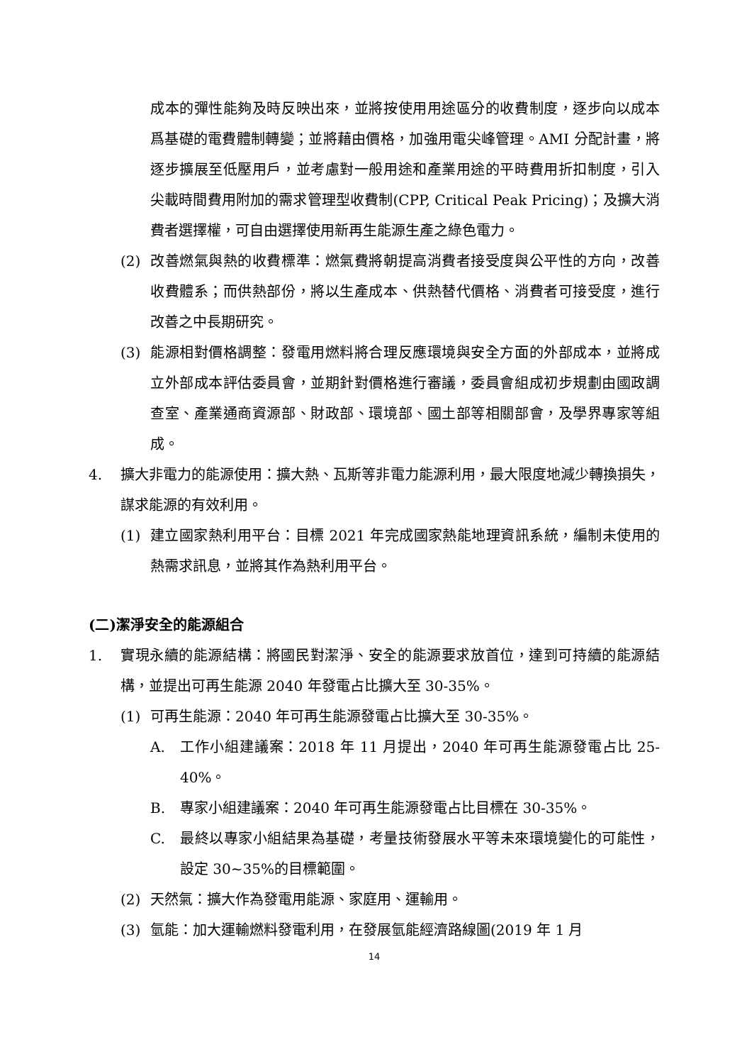成本的彈性能夠及時反映出來，並將按使用用途區分的收費制度，逐步向以成本爲基礎的電費體制轉變；並將藉由價格，加強用電尖峰管理。AMI 分配計畫，將逐步擴展至低壓用戶，並考慮對一般用途和產業用途的平時費用折扣制度，引入尖載時間費用附加的需求管理型收費制(CPP, Critical Peak Pricing)；及擴大消費者選擇權，可自由選擇使用新再生能源生產之綠色電力。
(2) 改善燃氣與熱的收費標準：燃氣費將朝提高消費者接受度與公平性的方向，改善收費體系；而供熱部份，將以生產成本、供熱替代價格、消費者可接受度，進行改善之中長期研究。
(3) 能源相對價格調整：發電用燃料將合理反應環境與安全方面的外部成本，並將成立外部成本評估委員會，並期針對價格進行審議，委員會組成初步規劃由國政調查室、產業通商資源部、財政部、環境部、國土部等相關部會，及學界專家等組成。
4. 擴大非電力的能源使用：擴大熱、瓦斯等非電力能源利用，最大限度地減少轉換損失，謀求能源的有效利用。
(1) 建立國家熱利用平台：目標 2021 年完成國家熱能地理資訊系統，編制未使用的熱需求訊息，並將其作為熱利用平台。
(二)潔淨安全的能源組合
1. 實現永續的能源結構：將國民對潔淨、安全的能源要求放首位，達到可持續的能源結構，並提出可再生能源 2040 年發電占比擴大至 30-35%。
(1) 可再生能源：2040 年可再生能源發電占比擴大至 30-35%。
A. 工作小組建議案：2018 年 11 月提出，2040 年可再生能源發電占比 25-40%。
B. 專家小組建議案：2040 年可再生能源發電占比目標在 30-35%。
C. 最終以專家小組結果為基礎，考量技術發展水平等未來環境變化的可能性，設定 30~35%的目標範圍。
(2) 天然氣：擴大作為發電用能源、家庭用、運輸用。
(3) 氫能：加大運輸燃料發電利用，在發展氫能經濟路線圖(2019 年 1 月
14